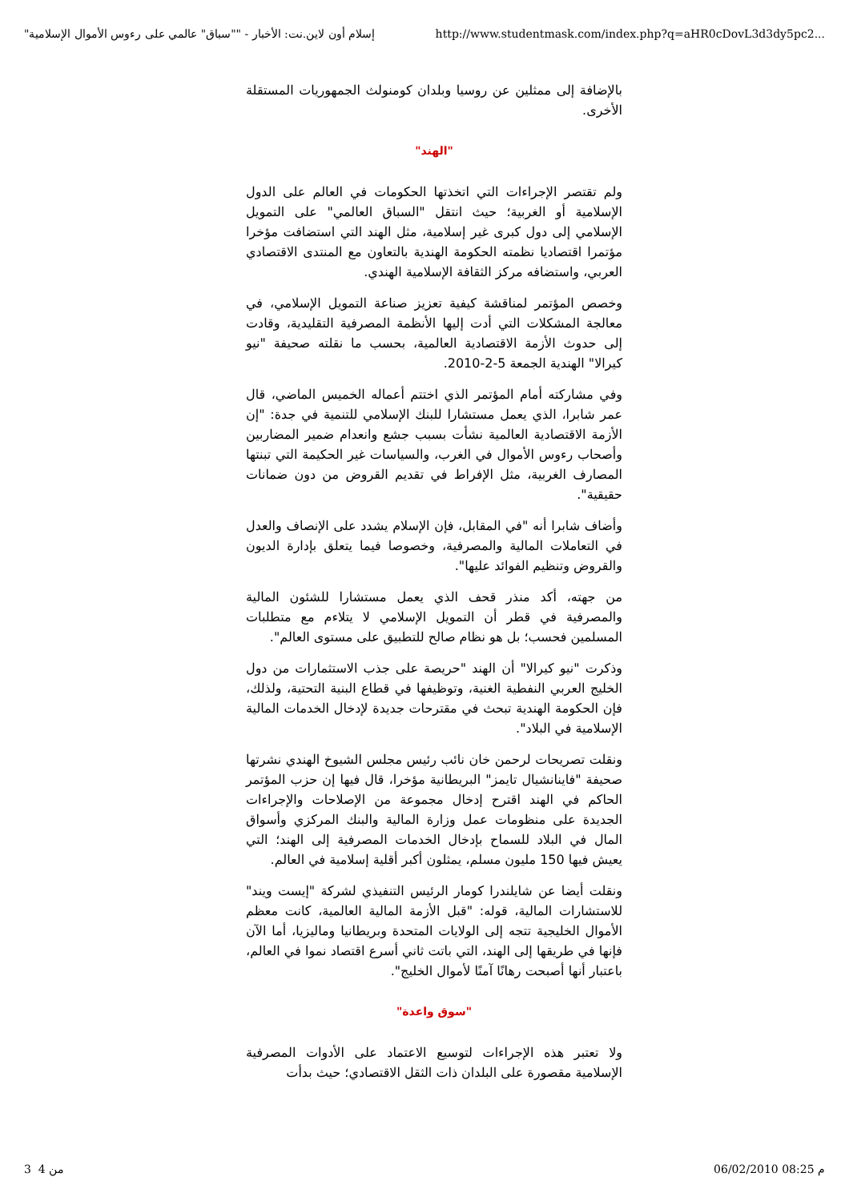"إسلام أون لاين.نت: الأخبار - ""سباق" عالمي على رءوس الأموال الإسلامية http://www.studentmask.com/index.php?q=aHR0cDovL3d3dy5pc2...
بالإضافة إلى ممثلين عن روسيا وبلدان كومنولث الجمهوريات المستقلة الأخرى.
"الهند"
ولم تقتصر الإجراءات التي اتخذتها الحكومات في العالم على الدول الإسلامية أو الغربية؛ حيث انتقل "السباق العالمي" على التمويل الإسلامي إلى دول كبرى غير إسلامية، مثل الهند التي استضافت مؤخرا مؤتمرا اقتصاديا نظمته الحكومة الهندية بالتعاون مع المنتدى الاقتصادي العربي، واستضافه مركز الثقافة الإسلامية الهندي.
وخصص المؤتمر لمناقشة كيفية تعزيز صناعة التمويل الإسلامي، في معالجة المشكلات التي أدت إليها الأنظمة المصرفية التقليدية، وقادت إلى حدوث الأزمة الاقتصادية العالمية، بحسب ما نقلته صحيفة "نيو كيرالا" الهندية الجمعة 5-2-2010.
وفي مشاركته أمام المؤتمر الذي اختتم أعماله الخميس الماضي، قال عمر شابرا، الذي يعمل مستشارا للبنك الإسلامي للتنمية في جدة: "إن الأزمة الاقتصادية العالمية نشأت بسبب جشع وانعدام ضمير المضاربين وأصحاب رءوس الأموال في الغرب، والسياسات غير الحكيمة التي تبنتها المصارف الغربية، مثل الإفراط في تقديم القروض من دون ضمانات حقيقية".
وأضاف شابرا أنه "في المقابل، فإن الإسلام يشدد على الإنصاف والعدل في التعاملات المالية والمصرفية، وخصوصا فيما يتعلق بإدارة الديون والقروض وتنظيم الفوائد عليها".
من جهته، أكد منذر قحف الذي يعمل مستشارا للشئون المالية والمصرفية في قطر أن التمويل الإسلامي لا يتلاءم مع متطلبات المسلمين فحسب؛ بل هو نظام صالح للتطبيق على مستوى العالم".
وذكرت "نيو كيرالا" أن الهند "حريصة على جذب الاستثمارات من دول الخليج العربي النفطية الغنية، وتوظيفها في قطاع البنية التحتية، ولذلك، فإن الحكومة الهندية تبحث في مقترحات جديدة لإدخال الخدمات المالية الإسلامية في البلاد".
ونقلت تصريحات لرحمن خان نائب رئيس مجلس الشيوخ الهندي نشرتها صحيفة "فاينانشيال تايمز" البريطانية مؤخرا، قال فيها إن حزب المؤتمر الحاكم في الهند اقترح إدخال مجموعة من الإصلاحات والإجراءات الجديدة على منظومات عمل وزارة المالية والبنك المركزي وأسواق المال في البلاد للسماح بإدخال الخدمات المصرفية إلى الهند؛ التي يعيش فيها 150 مليون مسلم، يمثلون أكبر أقلية إسلامية في العالم.
ونقلت أيضا عن شايلندرا كومار الرئيس التنفيذي لشركة "إيست ويند" للاستشارات المالية، قوله: "قبل الأزمة المالية العالمية، كانت معظم الأموال الخليجية تتجه إلى الولايات المتحدة وبريطانيا وماليزيا، أما الآن فإنها في طريقها إلى الهند، التي باتت ثاني أسرع اقتصاد نموا في العالم، باعتبار أنها أصبحت رهانًا آمنًا لأموال الخليج".
"سوق واعدة"
ولا تعتبر هذه الإجراءات لتوسيع الاعتماد على الأدوات المصرفية الإسلامية مقصورة على البلدان ذات الثقل الاقتصادي؛ حيث بدأت
من 4 3 06/02/2010 08:25 م